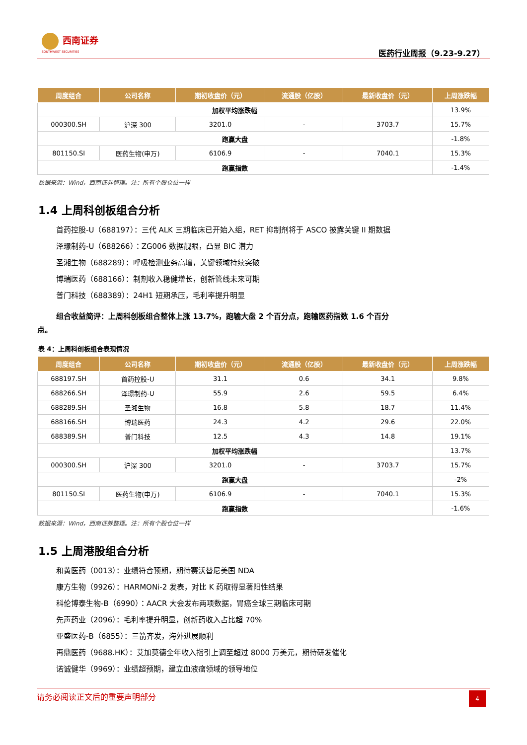西南证券
SOUTHWEST SECURITIES
医药行业周报（9.23-9.27）
| 周度组合 | 公司名称 | 期初收盘价（元） | 流通股（亿股） | 最新收盘价（元） | 上周涨跌幅 |
| --- | --- | --- | --- | --- | --- |
| 加权平均涨跌幅 | | | | | 13.9% |
| 000300.SH | 沪深 300 | 3201.0 | - | 3703.7 | 15.7% |
| 跑赢大盘 | | | | | -1.8% |
| 801150.SI | 医药生物(申万) | 6106.9 | - | 7040.1 | 15.3% |
| 跑赢指数 | | | | | -1.4% |
数据来源：Wind，西南证券整理。注：所有个股仓位一样
1.4 上周科创板组合分析
首药控股-U（688197）：三代 ALK 三期临床已开始入组，RET 抑制剂将于 ASCO 披露关键 II 期数据
泽璟制药-U（688266）：ZG006 数据靓眼，凸显 BIC 潜力
圣湘生物（688289）：呼吸检测业务高增，关键领域持续突破
博瑞医药（688166）：制剂收入稳健增长，创新管线未来可期
普门科技（688389）：24H1 短期承压，毛利率提升明显
组合收益简评：上周科创板组合整体上涨 13.7%，跑输大盘 2 个百分点，跑输医药指数 1.6 个百分点。
表 4：上周科创板组合表现情况
| 周度组合 | 公司名称 | 期初收盘价（元） | 流通股（亿股） | 最新收盘价（元） | 上周涨跌幅 |
| --- | --- | --- | --- | --- | --- |
| 688197.SH | 首药控股-U | 31.1 | 0.6 | 34.1 | 9.8% |
| 688266.SH | 泽璟制药-U | 55.9 | 2.6 | 59.5 | 6.4% |
| 688289.SH | 圣湘生物 | 16.8 | 5.8 | 18.7 | 11.4% |
| 688166.SH | 博瑞医药 | 24.3 | 4.2 | 29.6 | 22.0% |
| 688389.SH | 普门科技 | 12.5 | 4.3 | 14.8 | 19.1% |
| 加权平均涨跌幅 | | | | | 13.7% |
| 000300.SH | 沪深 300 | 3201.0 | - | 3703.7 | 15.7% |
| 跑赢大盘 | | | | | -2% |
| 801150.SI | 医药生物(申万) | 6106.9 | - | 7040.1 | 15.3% |
| 跑赢指数 | | | | | -1.6% |
数据来源：Wind，西南证券整理。注：所有个股仓位一样
1.5 上周港股组合分析
和黄医药（0013）：业绩符合预期，期待赛沃替尼美国 NDA
康方生物（9926）：HARMONi-2 发表，对比 K 药取得显著阳性结果
科伦博泰生物-B（6990）：AACR 大会发布两项数据，胃癌全球三期临床可期
先声药业（2096）：毛利率提升明显，创新药收入占比超 70%
亚盛医药-B（6855）：三箭齐发，海外进展顺利
再鼎医药（9688.HK）：艾加莫德全年收入指引上调至超过 8000 万美元，期待研发催化
诺诚健华（9969）：业绩超预期，建立血液瘤领域的领导地位
请务必阅读正文后的重要声明部分
4